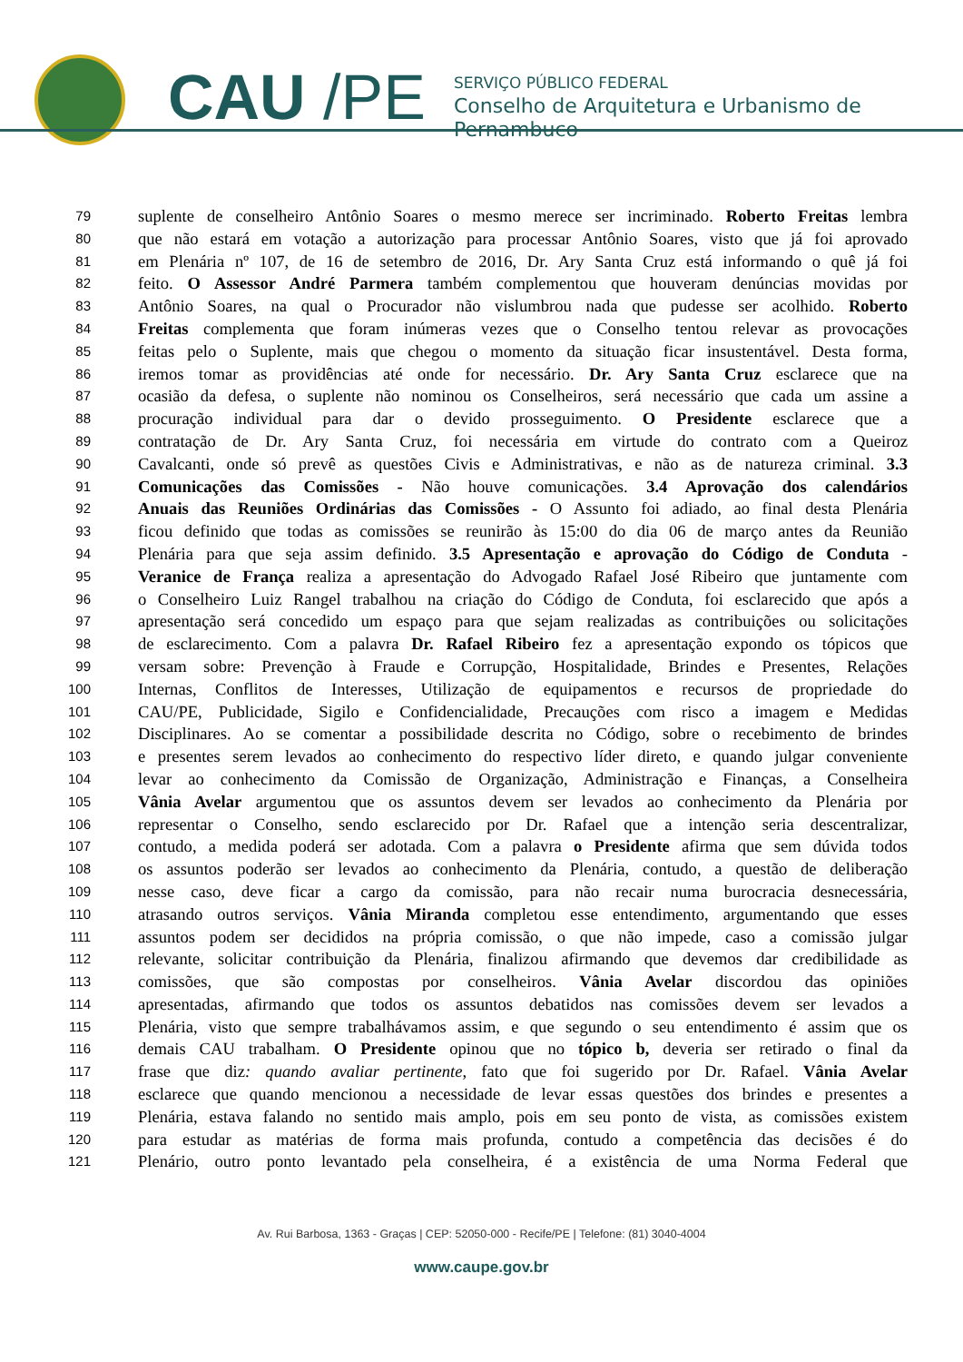CAU /PE
SERVIÇO PÚBLICO FEDERAL
Conselho de Arquitetura e Urbanismo de Pernambuco
79 suplente de conselheiro Antônio Soares o mesmo merece ser incriminado. Roberto Freitas lembra
80 que não estará em votação a autorização para processar Antônio Soares, visto que já foi aprovado
81 em Plenária nº 107, de 16 de setembro de 2016, Dr. Ary Santa Cruz está informando o quê já foi
82 feito. O Assessor André Parmera também complementou que houveram denúncias movidas por
83 Antônio Soares, na qual o Procurador não vislumbrou nada que pudesse ser acolhido. Roberto
84 Freitas complementa que foram inúmeras vezes que o Conselho tentou relevar as provocações
85 feitas pelo o Suplente, mais que chegou o momento da situação ficar insustentável. Desta forma,
86 iremos tomar as providências até onde for necessário. Dr. Ary Santa Cruz esclarece que na
87 ocasião da defesa, o suplente não nominou os Conselheiros, será necessário que cada um assine a
88 procuração individual para dar o devido prosseguimento. O Presidente esclarece que a
89 contratação de Dr. Ary Santa Cruz, foi necessária em virtude do contrato com a Queiroz
90 Cavalcanti, onde só prevê as questões Civis e Administrativas, e não as de natureza criminal. 3.3
91 Comunicações das Comissões - Não houve comunicações. 3.4 Aprovação dos calendários
92 Anuais das Reuniões Ordinárias das Comissões - O Assunto foi adiado, ao final desta Plenária
93 ficou definido que todas as comissões se reunirão às 15:00 do dia 06 de março antes da Reunião
94 Plenária para que seja assim definido. 3.5 Apresentação e aprovação do Código de Conduta -
95 Veranice de França realiza a apresentação do Advogado Rafael José Ribeiro que juntamente com
96 o Conselheiro Luiz Rangel trabalhou na criação do Código de Conduta, foi esclarecido que após a
97 apresentação será concedido um espaço para que sejam realizadas as contribuições ou solicitações
98 de esclarecimento. Com a palavra Dr. Rafael Ribeiro fez a apresentação expondo os tópicos que
99 versam sobre: Prevenção à Fraude e Corrupção, Hospitalidade, Brindes e Presentes, Relações
100 Internas, Conflitos de Interesses, Utilização de equipamentos e recursos de propriedade do
101 CAU/PE, Publicidade, Sigilo e Confidencialidade, Precauções com risco a imagem e Medidas
102 Disciplinares. Ao se comentar a possibilidade descrita no Código, sobre o recebimento de brindes
103 e presentes serem levados ao conhecimento do respectivo líder direto, e quando julgar conveniente
104 levar ao conhecimento da Comissão de Organização, Administração e Finanças, a Conselheira
105 Vânia Avelar argumentou que os assuntos devem ser levados ao conhecimento da Plenária por
106 representar o Conselho, sendo esclarecido por Dr. Rafael que a intenção seria descentralizar,
107 contudo, a medida poderá ser adotada. Com a palavra o Presidente afirma que sem dúvida todos
108 os assuntos poderão ser levados ao conhecimento da Plenária, contudo, a questão de deliberação
109 nesse caso, deve ficar a cargo da comissão, para não recair numa burocracia desnecessária,
110 atrasando outros serviços. Vânia Miranda completou esse entendimento, argumentando que esses
111 assuntos podem ser decididos na própria comissão, o que não impede, caso a comissão julgar
112 relevante, solicitar contribuição da Plenária, finalizou afirmando que devemos dar credibilidade as
113 comissões, que são compostas por conselheiros. Vânia Avelar discordou das opiniões
114 apresentadas, afirmando que todos os assuntos debatidos nas comissões devem ser levados a
115 Plenária, visto que sempre trabalhávamos assim, e que segundo o seu entendimento é assim que os
116 demais CAU trabalham. O Presidente opinou que no tópico b, deveria ser retirado o final da
117 frase que diz: quando avaliar pertinente, fato que foi sugerido por Dr. Rafael. Vânia Avelar
118 esclarece que quando mencionou a necessidade de levar essas questões dos brindes e presentes a
119 Plenária, estava falando no sentido mais amplo, pois em seu ponto de vista, as comissões existem
120 para estudar as matérias de forma mais profunda, contudo a competência das decisões é do
121 Plenário, outro ponto levantado pela conselheira, é a existência de uma Norma Federal que
Av. Rui Barbosa, 1363 - Graças | CEP: 52050-000 - Recife/PE | Telefone: (81) 3040-4004
www.caupe.gov.br